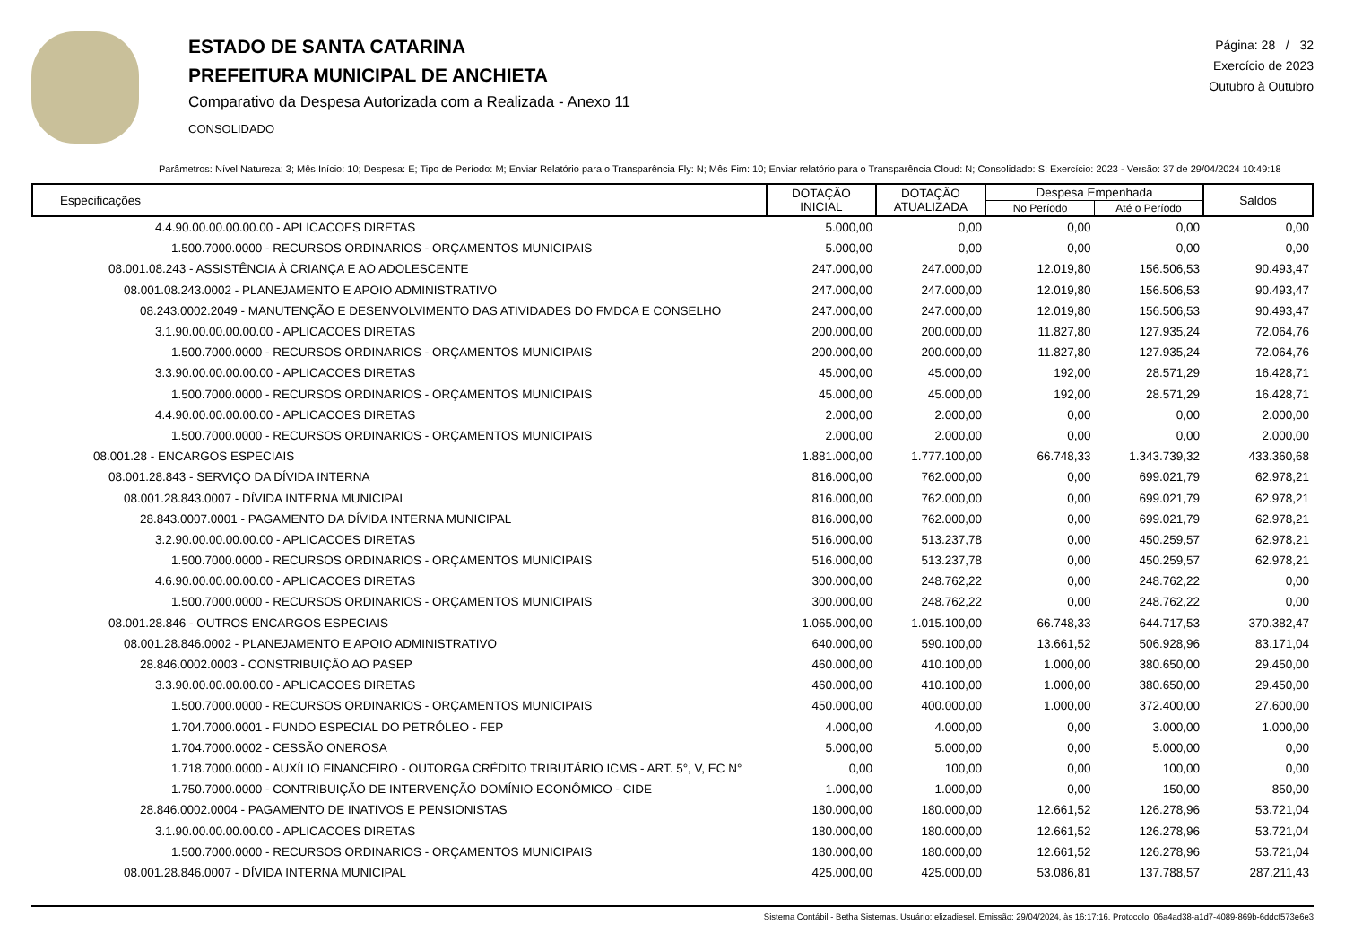ESTADO DE SANTA CATARINA
PREFEITURA MUNICIPAL DE ANCHIETA
Comparativo da Despesa Autorizada com a Realizada - Anexo 11
CONSOLIDADO
Página: 28 / 32
Exercício de 2023
Outubro à Outubro
Parâmetros: Nível Natureza: 3; Mês Início: 10; Despesa: E; Tipo de Período: M; Enviar Relatório para o Transparência Fly: N; Mês Fim: 10; Enviar relatório para o Transparência Cloud: N; Consolidado: S; Exercício: 2023 - Versão: 37 de 29/04/2024 10:49:18
| Especificações | DOTAÇÃO INICIAL | DOTAÇÃO ATUALIZADA | Despesa Empenhada | | Saldos |
| --- | --- | --- | --- | --- | --- |
| | | | No Período | Até o Período | |
| 4.4.90.00.00.00.00.00 - APLICACOES DIRETAS | 5.000,00 | 0,00 | 0,00 | 0,00 | 0,00 |
| 1.500.7000.0000 - RECURSOS ORDINARIOS - ORÇAMENTOS MUNICIPAIS | 5.000,00 | 0,00 | 0,00 | 0,00 | 0,00 |
| 08.001.08.243 - ASSISTÊNCIA À CRIANÇA E AO ADOLESCENTE | 247.000,00 | 247.000,00 | 12.019,80 | 156.506,53 | 90.493,47 |
| 08.001.08.243.0002 - PLANEJAMENTO E APOIO ADMINISTRATIVO | 247.000,00 | 247.000,00 | 12.019,80 | 156.506,53 | 90.493,47 |
| 08.243.0002.2049 - MANUTENÇÃO E DESENVOLVIMENTO DAS ATIVIDADES DO FMDCA E CONSELHO | 247.000,00 | 247.000,00 | 12.019,80 | 156.506,53 | 90.493,47 |
| 3.1.90.00.00.00.00.00 - APLICACOES DIRETAS | 200.000,00 | 200.000,00 | 11.827,80 | 127.935,24 | 72.064,76 |
| 1.500.7000.0000 - RECURSOS ORDINARIOS - ORÇAMENTOS MUNICIPAIS | 200.000,00 | 200.000,00 | 11.827,80 | 127.935,24 | 72.064,76 |
| 3.3.90.00.00.00.00.00 - APLICACOES DIRETAS | 45.000,00 | 45.000,00 | 192,00 | 28.571,29 | 16.428,71 |
| 1.500.7000.0000 - RECURSOS ORDINARIOS - ORÇAMENTOS MUNICIPAIS | 45.000,00 | 45.000,00 | 192,00 | 28.571,29 | 16.428,71 |
| 4.4.90.00.00.00.00.00 - APLICACOES DIRETAS | 2.000,00 | 2.000,00 | 0,00 | 0,00 | 2.000,00 |
| 1.500.7000.0000 - RECURSOS ORDINARIOS - ORÇAMENTOS MUNICIPAIS | 2.000,00 | 2.000,00 | 0,00 | 0,00 | 2.000,00 |
| 08.001.28 - ENCARGOS ESPECIAIS | 1.881.000,00 | 1.777.100,00 | 66.748,33 | 1.343.739,32 | 433.360,68 |
| 08.001.28.843 - SERVIÇO DA DÍVIDA INTERNA | 816.000,00 | 762.000,00 | 0,00 | 699.021,79 | 62.978,21 |
| 08.001.28.843.0007 - DÍVIDA INTERNA MUNICIPAL | 816.000,00 | 762.000,00 | 0,00 | 699.021,79 | 62.978,21 |
| 28.843.0007.0001 - PAGAMENTO DA DÍVIDA INTERNA MUNICIPAL | 816.000,00 | 762.000,00 | 0,00 | 699.021,79 | 62.978,21 |
| 3.2.90.00.00.00.00.00 - APLICACOES DIRETAS | 516.000,00 | 513.237,78 | 0,00 | 450.259,57 | 62.978,21 |
| 1.500.7000.0000 - RECURSOS ORDINARIOS - ORÇAMENTOS MUNICIPAIS | 516.000,00 | 513.237,78 | 0,00 | 450.259,57 | 62.978,21 |
| 4.6.90.00.00.00.00.00 - APLICACOES DIRETAS | 300.000,00 | 248.762,22 | 0,00 | 248.762,22 | 0,00 |
| 1.500.7000.0000 - RECURSOS ORDINARIOS - ORÇAMENTOS MUNICIPAIS | 300.000,00 | 248.762,22 | 0,00 | 248.762,22 | 0,00 |
| 08.001.28.846 - OUTROS ENCARGOS ESPECIAIS | 1.065.000,00 | 1.015.100,00 | 66.748,33 | 644.717,53 | 370.382,47 |
| 08.001.28.846.0002 - PLANEJAMENTO E APOIO ADMINISTRATIVO | 640.000,00 | 590.100,00 | 13.661,52 | 506.928,96 | 83.171,04 |
| 28.846.0002.0003 - CONSTRIBUIÇÃO AO PASEP | 460.000,00 | 410.100,00 | 1.000,00 | 380.650,00 | 29.450,00 |
| 3.3.90.00.00.00.00.00 - APLICACOES DIRETAS | 460.000,00 | 410.100,00 | 1.000,00 | 380.650,00 | 29.450,00 |
| 1.500.7000.0000 - RECURSOS ORDINARIOS - ORÇAMENTOS MUNICIPAIS | 450.000,00 | 400.000,00 | 1.000,00 | 372.400,00 | 27.600,00 |
| 1.704.7000.0001 - FUNDO ESPECIAL DO PETRÓLEO - FEP | 4.000,00 | 4.000,00 | 0,00 | 3.000,00 | 1.000,00 |
| 1.704.7000.0002 - CESSÃO ONEROSA | 5.000,00 | 5.000,00 | 0,00 | 5.000,00 | 0,00 |
| 1.718.7000.0000 - AUXÍLIO FINANCEIRO - OUTORGA CRÉDITO TRIBUTÁRIO ICMS - ART. 5°, V, EC N° | 0,00 | 100,00 | 0,00 | 100,00 | 0,00 |
| 1.750.7000.0000 - CONTRIBUIÇÃO DE INTERVENÇÃO DOMÍNIO ECONÔMICO - CIDE | 1.000,00 | 1.000,00 | 0,00 | 150,00 | 850,00 |
| 28.846.0002.0004 - PAGAMENTO DE INATIVOS E PENSIONISTAS | 180.000,00 | 180.000,00 | 12.661,52 | 126.278,96 | 53.721,04 |
| 3.1.90.00.00.00.00.00 - APLICACOES DIRETAS | 180.000,00 | 180.000,00 | 12.661,52 | 126.278,96 | 53.721,04 |
| 1.500.7000.0000 - RECURSOS ORDINARIOS - ORÇAMENTOS MUNICIPAIS | 180.000,00 | 180.000,00 | 12.661,52 | 126.278,96 | 53.721,04 |
| 08.001.28.846.0007 - DÍVIDA INTERNA MUNICIPAL | 425.000,00 | 425.000,00 | 53.086,81 | 137.788,57 | 287.211,43 |
Sistema Contábil - Betha Sistemas. Usuário: elizadiesel. Emissão: 29/04/2024, às 16:17:16. Protocolo: 06a4ad38-a1d7-4089-869b-6ddcf573e6e3